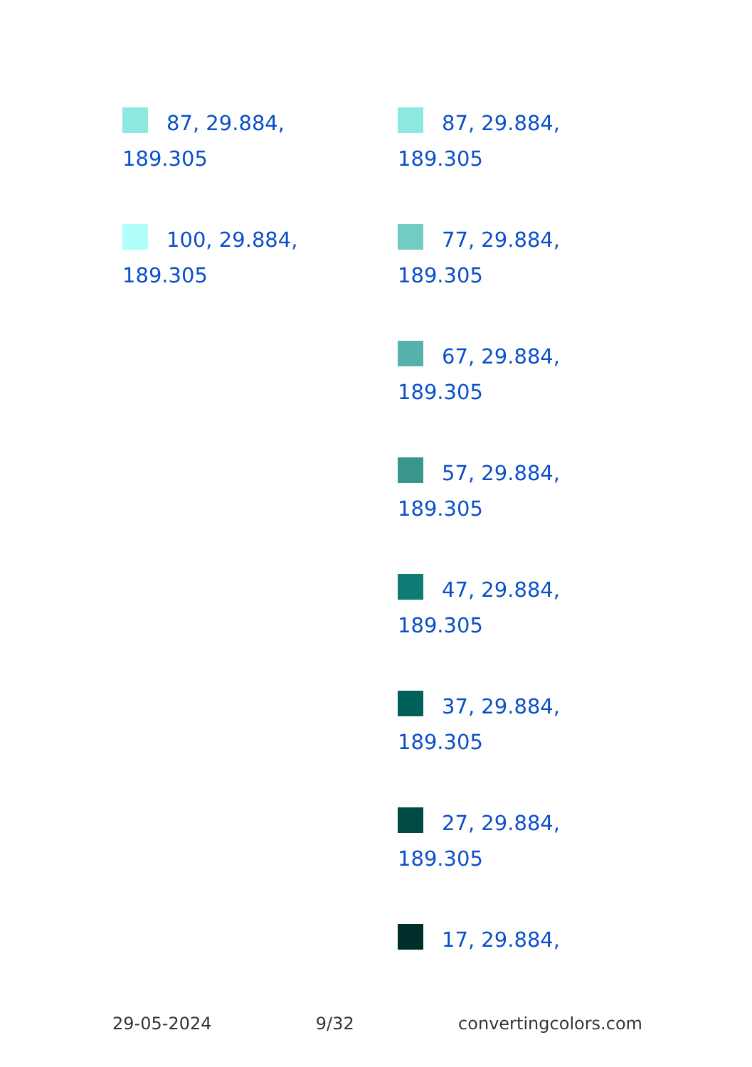87, 29.884, 189.305
100, 29.884, 189.305
87, 29.884, 189.305
77, 29.884, 189.305
67, 29.884, 189.305
57, 29.884, 189.305
47, 29.884, 189.305
37, 29.884, 189.305
27, 29.884, 189.305
17, 29.884,
29-05-2024 9/32 convertingcolors.com